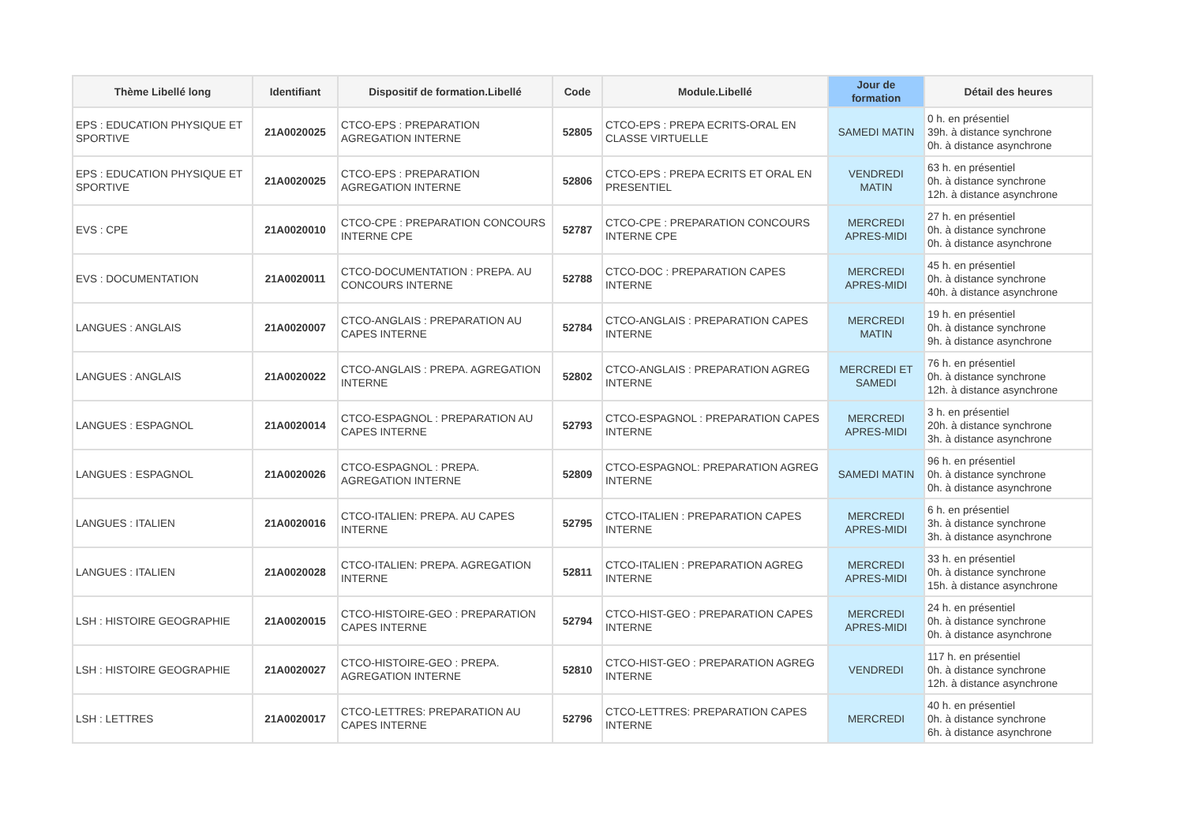| Thème Libellé long | Identifiant | Dispositif de formation.Libellé | Code | Module.Libellé | Jour de formation | Détail des heures |
| --- | --- | --- | --- | --- | --- | --- |
| EPS : EDUCATION PHYSIQUE ET SPORTIVE | 21A0020025 | CTCO-EPS : PREPARATION AGREGATION INTERNE | 52805 | CTCO-EPS : PREPA ECRITS-ORAL EN CLASSE VIRTUELLE | SAMEDI MATIN | 0 h. en présentiel 39h. à distance synchrone 0h. à distance asynchrone |
| EPS : EDUCATION PHYSIQUE ET SPORTIVE | 21A0020025 | CTCO-EPS : PREPARATION AGREGATION INTERNE | 52806 | CTCO-EPS : PREPA ECRITS ET ORAL EN PRESENTIEL | VENDREDI MATIN | 63 h. en présentiel 0h. à distance synchrone 12h. à distance asynchrone |
| EVS : CPE | 21A0020010 | CTCO-CPE : PREPARATION CONCOURS INTERNE CPE | 52787 | CTCO-CPE : PREPARATION CONCOURS INTERNE CPE | MERCREDI APRES-MIDI | 27 h. en présentiel 0h. à distance synchrone 0h. à distance asynchrone |
| EVS : DOCUMENTATION | 21A0020011 | CTCO-DOCUMENTATION : PREPA. AU CONCOURS INTERNE | 52788 | CTCO-DOC : PREPARATION CAPES INTERNE | MERCREDI APRES-MIDI | 45 h. en présentiel 0h. à distance synchrone 40h. à distance asynchrone |
| LANGUES : ANGLAIS | 21A0020007 | CTCO-ANGLAIS : PREPARATION AU CAPES INTERNE | 52784 | CTCO-ANGLAIS : PREPARATION CAPES INTERNE | MERCREDI MATIN | 19 h. en présentiel 0h. à distance synchrone 9h. à distance asynchrone |
| LANGUES : ANGLAIS | 21A0020022 | CTCO-ANGLAIS : PREPA. AGREGATION INTERNE | 52802 | CTCO-ANGLAIS : PREPARATION AGREG INTERNE | MERCREDI ET SAMEDI | 76 h. en présentiel 0h. à distance synchrone 12h. à distance asynchrone |
| LANGUES : ESPAGNOL | 21A0020014 | CTCO-ESPAGNOL : PREPARATION AU CAPES INTERNE | 52793 | CTCO-ESPAGNOL : PREPARATION CAPES INTERNE | MERCREDI APRES-MIDI | 3 h. en présentiel 20h. à distance synchrone 3h. à distance asynchrone |
| LANGUES : ESPAGNOL | 21A0020026 | CTCO-ESPAGNOL : PREPA. AGREGATION INTERNE | 52809 | CTCO-ESPAGNOL: PREPARATION AGREG INTERNE | SAMEDI MATIN | 96 h. en présentiel 0h. à distance synchrone 0h. à distance asynchrone |
| LANGUES : ITALIEN | 21A0020016 | CTCO-ITALIEN: PREPA. AU CAPES INTERNE | 52795 | CTCO-ITALIEN : PREPARATION CAPES INTERNE | MERCREDI APRES-MIDI | 6 h. en présentiel 3h. à distance synchrone 3h. à distance asynchrone |
| LANGUES : ITALIEN | 21A0020028 | CTCO-ITALIEN: PREPA. AGREGATION INTERNE | 52811 | CTCO-ITALIEN : PREPARATION AGREG INTERNE | MERCREDI APRES-MIDI | 33 h. en présentiel 0h. à distance synchrone 15h. à distance asynchrone |
| LSH : HISTOIRE GEOGRAPHIE | 21A0020015 | CTCO-HISTOIRE-GEO : PREPARATION CAPES INTERNE | 52794 | CTCO-HIST-GEO : PREPARATION CAPES INTERNE | MERCREDI APRES-MIDI | 24 h. en présentiel 0h. à distance synchrone 0h. à distance asynchrone |
| LSH : HISTOIRE GEOGRAPHIE | 21A0020027 | CTCO-HISTOIRE-GEO : PREPA. AGREGATION INTERNE | 52810 | CTCO-HIST-GEO : PREPARATION AGREG INTERNE | VENDREDI | 117 h. en présentiel 0h. à distance synchrone 12h. à distance asynchrone |
| LSH : LETTRES | 21A0020017 | CTCO-LETTRES: PREPARATION AU CAPES INTERNE | 52796 | CTCO-LETTRES: PREPARATION CAPES INTERNE | MERCREDI | 40 h. en présentiel 0h. à distance synchrone 6h. à distance asynchrone |